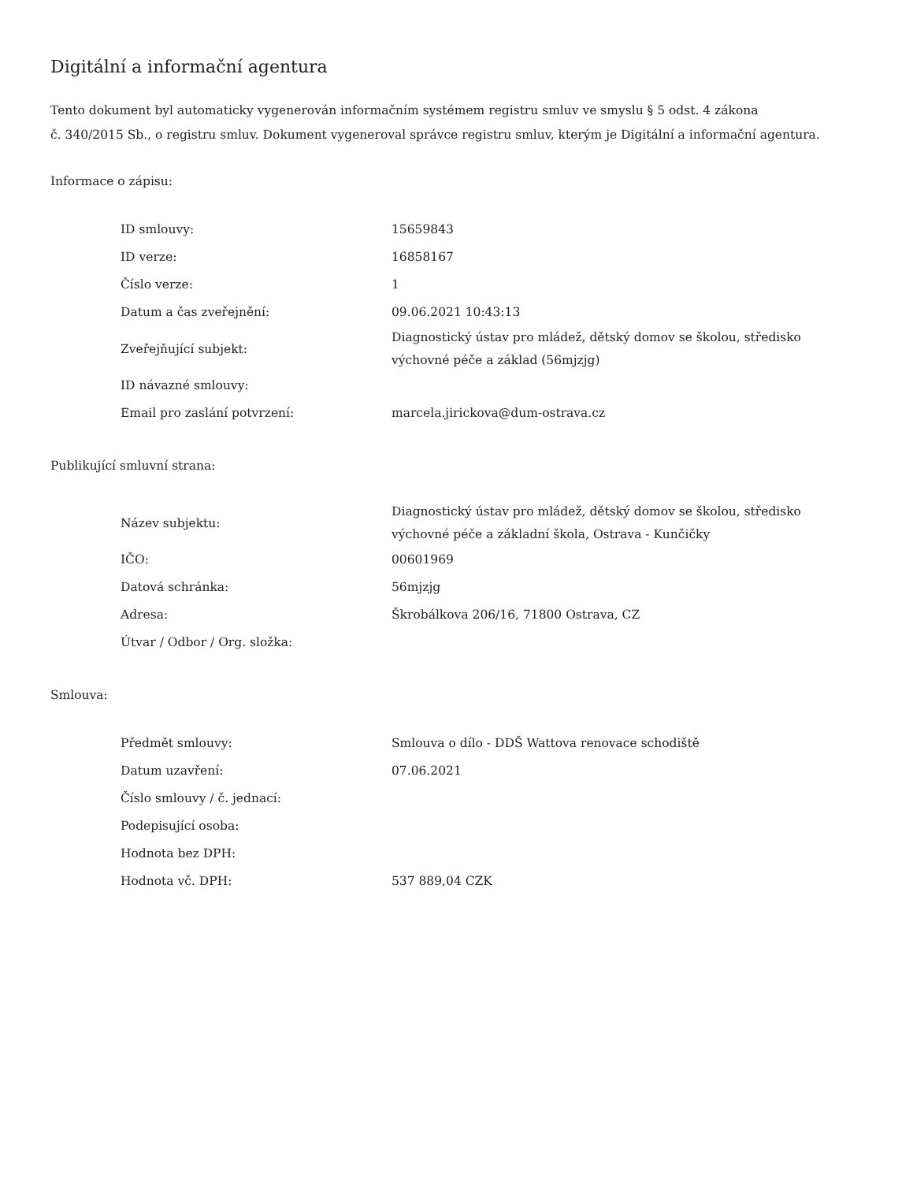Digitální a informační agentura
Tento dokument byl automaticky vygenerován informačním systémem registru smluv ve smyslu § 5 odst. 4 zákona
č. 340/2015 Sb., o registru smluv. Dokument vygeneroval správce registru smluv, kterým je Digitální a informační agentura.
Informace o zápisu:
| ID smlouvy: | 15659843 |
| ID verze: | 16858167 |
| Číslo verze: | 1 |
| Datum a čas zveřejnění: | 09.06.2021 10:43:13 |
| Zveřejňující subjekt: | Diagnostický ústav pro mládež, dětský domov se školou, středisko výchovné péče a základ (56mjzjg) |
| ID návazné smlouvy: | |
| Email pro zaslání potvrzení: | marcela.jirickova@dum-ostrava.cz |
Publikující smluvní strana:
| Název subjektu: | Diagnostický ústav pro mládež, dětský domov se školou, středisko výchovné péče a základní škola, Ostrava - Kunčičky |
| IČO: | 00601969 |
| Datová schránka: | 56mjzjg |
| Adresa: | Škrobálkova 206/16, 71800 Ostrava, CZ |
| Útvar / Odbor / Org. složka: | |
Smlouva:
| Předmět smlouvy: | Smlouva o dílo - DDŠ Wattova renovace schodiště |
| Datum uzavření: | 07.06.2021 |
| Číslo smlouvy / č. jednací: | |
| Podepisující osoba: | |
| Hodnota bez DPH: | |
| Hodnota vč. DPH: | 537 889,04 CZK |